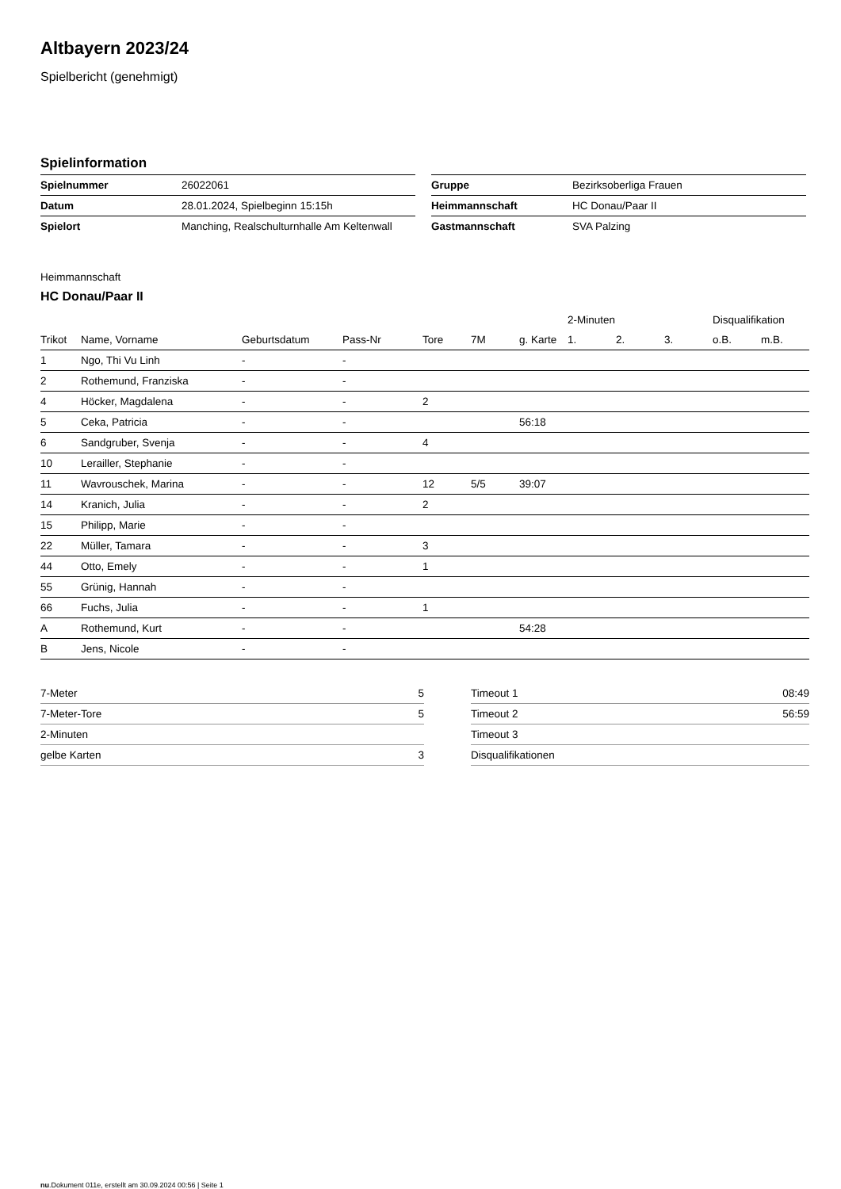Altbayern 2023/24
Spielbericht (genehmigt)
Spielinformation
| Spielnummer | 26022061 |
| Datum | 28.01.2024, Spielbeginn 15:15h |
| Spielort | Manching, Realschulturnhalle Am Keltenwall |
| Gruppe | Bezirksoberliga Frauen |
| Heimmannschaft | HC Donau/Paar II |
| Gastmannschaft | SVA Palzing |
Heimmannschaft
HC Donau/Paar II
| | | | | | | | 2-Minuten | | | Disqualifikation | |
| --- | --- | --- | --- | --- | --- | --- | --- | --- | --- | --- | --- |
| Trikot | Name, Vorname | Geburtsdatum | Pass-Nr | Tore | 7M | g. Karte | 1. | 2. | 3. | o.B. | m.B. |
| 1 | Ngo, Thi Vu Linh | - | - | | | | | | | | |
| 2 | Rothemund, Franziska | - | - | | | | | | | | |
| 4 | Höcker, Magdalena | - | - | 2 | | | | | | | |
| 5 | Ceka, Patricia | - | - | | | 56:18 | | | | | |
| 6 | Sandgruber, Svenja | - | - | 4 | | | | | | | |
| 10 | Lerailler, Stephanie | - | - | | | | | | | | |
| 11 | Wavrouschek, Marina | - | - | 12 | 5/5 | 39:07 | | | | | |
| 14 | Kranich, Julia | - | - | 2 | | | | | | | |
| 15 | Philipp, Marie | - | - | | | | | | | | |
| 22 | Müller, Tamara | - | - | 3 | | | | | | | |
| 44 | Otto, Emely | - | - | 1 | | | | | | | |
| 55 | Grünig, Hannah | - | - | | | | | | | | |
| 66 | Fuchs, Julia | - | - | 1 | | | | | | | |
| A | Rothemund, Kurt | - | - | | | 54:28 | | | | | |
| B | Jens, Nicole | - | - | | | | | | | | |
| 7-Meter | 5 |
| 7-Meter-Tore | 5 |
| 2-Minuten | |
| gelbe Karten | 3 |
| Timeout 1 | 08:49 |
| Timeout 2 | 56:59 |
| Timeout 3 | |
| Disqualifikationen | |
nu.Dokument 011e, erstellt am 30.09.2024 00:56 | Seite 1